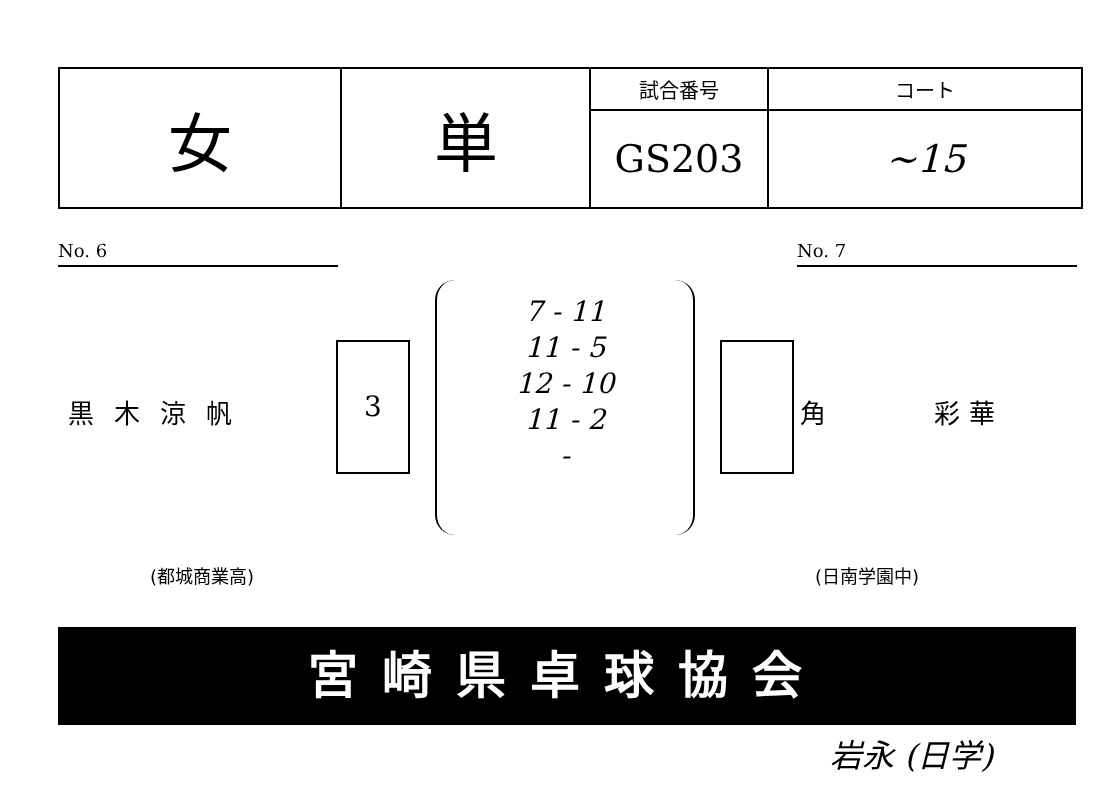| 女 | 単 | 試合番号 | コート |
| | | GS203 | ~15 |
No. 6 No. 7
黒木涼帆
3
7 - 11
11 - 5
12 - 10
11 - 2
-
角 彩 華
(都城商業高) (日南学園中)
宮崎県卓球協会
岩永 (日学)